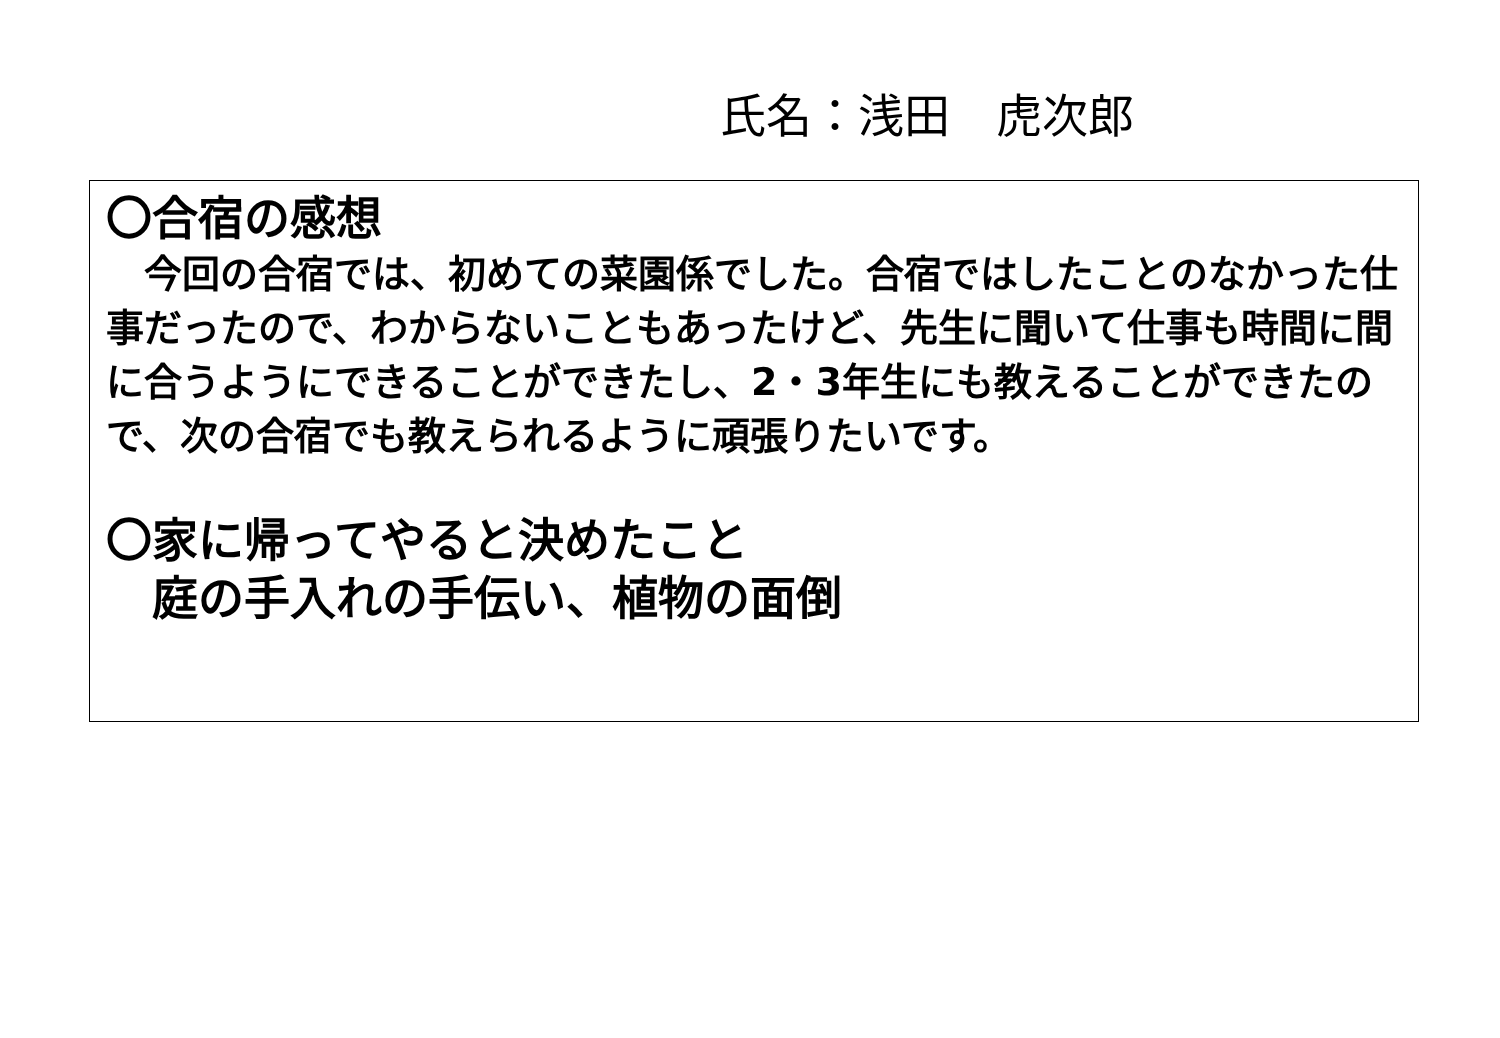氏名：浅田　虎次郎
〇合宿の感想
　今回の合宿では、初めての菜園係でした。合宿ではしたことのなかった仕事だったので、わからないこともあったけど、先生に聞いて仕事も時間に間に合うようにできることができたし、2・3年生にも教えることができたので、次の合宿でも教えられるように頑張りたいです。
〇家に帰ってやると決めたこと
　庭の手入れの手伝い、植物の面倒